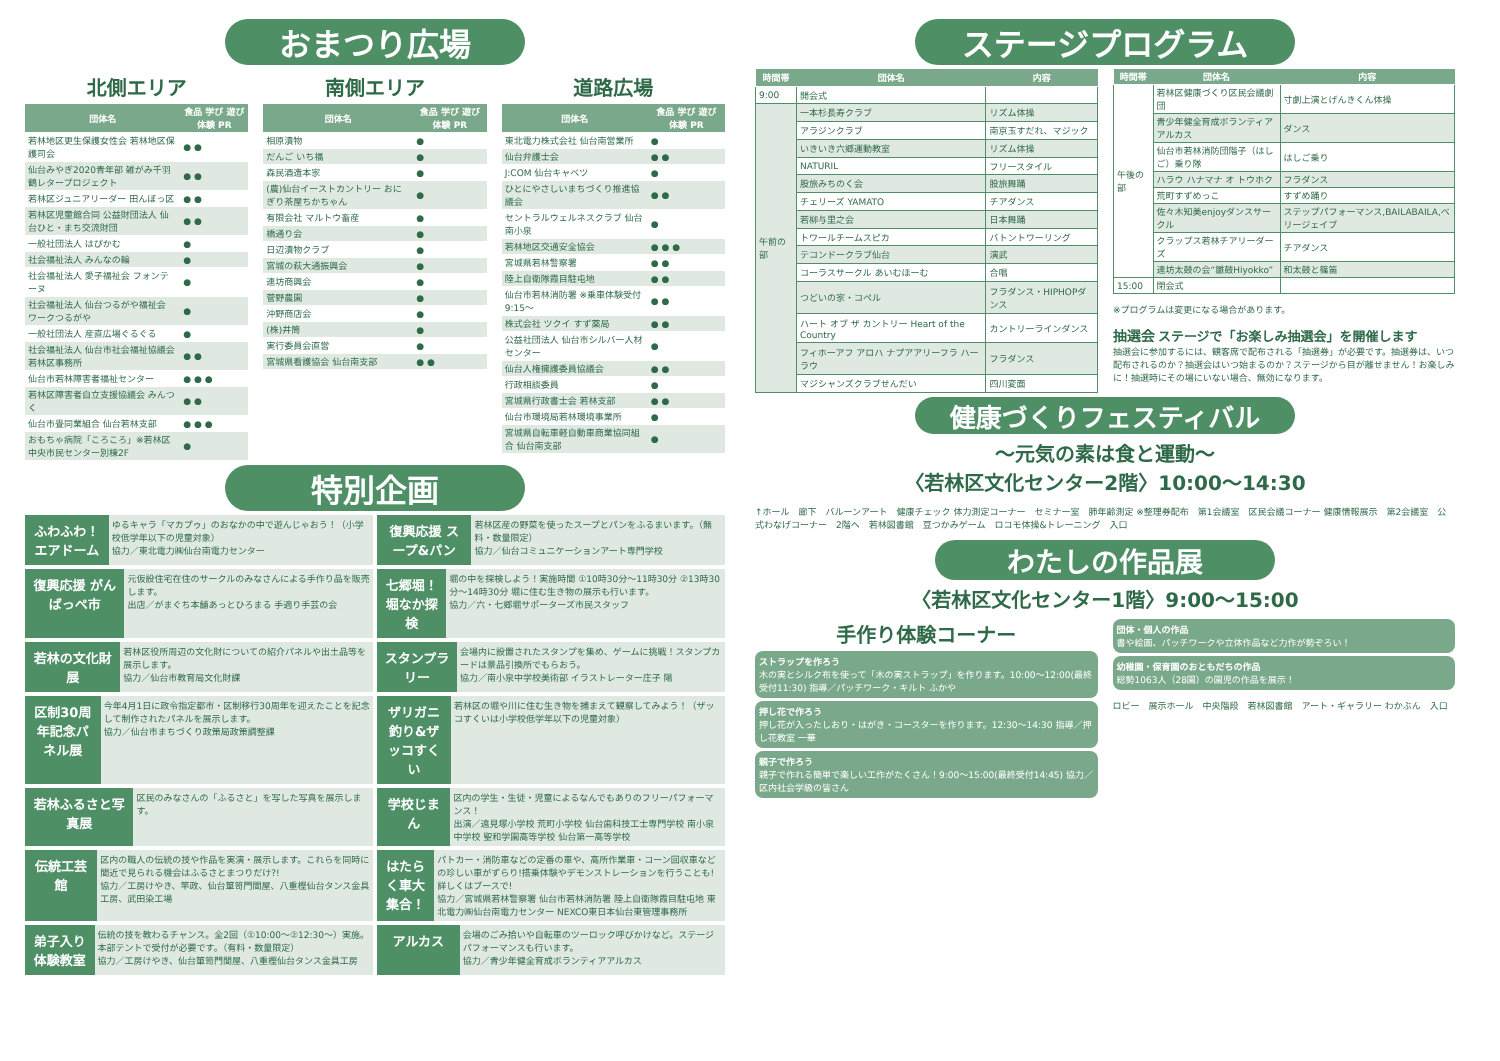おまつり広場
北側エリア
| 団体名 | 食品 学び 遊び 体験 PR |
| --- | --- |
| 若林地区更生保護女性会 若林地区保護司会 | ● ● |
| 仙台みやぎ2020青年部 雑がみ千羽鶴レタープロジェクト | ● ● |
| 若林区ジュニアリーダー 田んぼっ区 | ● ● |
| 若林区児童館合同 公益財団法人 仙台ひと・まち交流財団 | ● ● |
| 一般社団法人 はぴかむ | ● |
| 社会福祉法人 みんなの輪 | ● |
| 社会福祉法人 愛子福祉会 フォンテーヌ | ● |
| 社会福祉法人 仙台つるがや福祉会 ワークつるがや | ● |
| 一般社団法人 産直広場ぐるぐる | ● |
| 社会福祉法人 仙台市社会福祉協議会 若林区事務所 | ● ● |
| 仙台市若林障害者福祉センター | ● ● ● |
| 若林区障害者自立支援協議会 みんつく | ● ● |
| 仙台市畳同業組合 仙台若林支部 | ● ● ● |
| おもちゃ病院「ころころ」※若林区中央市民センター別棟2F | ● |
南側エリア
| 団体名 | 食品 学び 遊び 体験 PR |
| --- | --- |
| 相原漬物 | ● |
| だんご いち福 | ● |
| 森民酒造本家 | ● |
| (農)仙台イーストカントリー おにぎり茶屋ちかちゃん | ● |
| 有限会社 マルトウ畜産 | ● |
| 橋通り会 | ● |
| 日辺漬物クラブ | ● |
| 宮城の萩大通振興会 | ● |
| 連坊商興会 | ● |
| 菅野農園 | ● |
| 沖野商店会 | ● |
| (株)井筒 | ● |
| 実行委員会直営 | ● |
| 宮城県看護協会 仙台南支部 | ● ● |
道路広場
| 団体名 | 食品 学び 遊び 体験 PR |
| --- | --- |
| 東北電力株式会社 仙台南営業所 | ● |
| 仙台弁護士会 | ● ● |
| J:COM 仙台キャベツ | ● |
| ひとにやさしいまちづくり推進協議会 | ● ● |
| セントラルウェルネスクラブ 仙台南小泉 | ● |
| 若林地区交通安全協会 | ● ● ● |
| 宮城県若林警察署 | ● ● |
| 陸上自衛隊霞目駐屯地 | ● ● |
| 仙台市若林消防署 ※乗車体験受付 9:15〜 | ● ● |
| 株式会社 ツクイ すず薬局 | ● ● |
| 公益社団法人 仙台市シルバー人材センター | ● |
| 仙台人権擁護委員協議会 | ● ● |
| 行政相談委員 | ● |
| 宮城県行政書士会 若林支部 | ● ● |
| 仙台市環境局若林環境事業所 | ● |
| 宮城県自転車軽自動車商業協同組合 仙台南支部 | ● |
特別企画
ふわふわ！エアドーム
ゆるキャラ「マカプゥ」のおなかの中で遊んじゃおう！（小学校低学年以下の児童対象）
協力／東北電力㈱仙台南電力センター
復興応援 スープ&パン
若林区産の野菜を使ったスープとパンをふるまいます。（無料・数量限定）
協力／仙台コミュニケーションアート専門学校
復興応援 がんばっぺ市
元仮設住宅在住のサークルのみなさんによる手作り品を販売します。
出店／がまぐち本舗あっとひろまる 手適り手芸の会
七郷堀！堀なか探検
堀の中を探検しよう！実施時間 ①10時30分〜11時30分 ②13時30分〜14時30分 堀に住む生き物の展示も行います。
協力／六・七郷堀サポーターズ市民スタッフ
若林の文化財展
若林区役所周辺の文化財についての紹介パネルや出土品等を展示します。
協力／仙台市教育局文化財課
スタンプラリー
会場内に設置されたスタンプを集め、ゲームに挑戦！スタンプカードは景品引換所でもらおう。
協力／南小泉中学校美術部 イラストレーター庄子 陽
区制30周年記念パネル展
今年4月1日に政令指定都市・区制移行30周年を迎えたことを記念して制作されたパネルを展示します。
協力／仙台市まちづくり政策局政策調整課
ザリガニ釣り&ザッコすくい
若林区の堀や川に住む生き物を捕まえて観察してみよう！（ザッコすくいは小学校低学年以下の児童対象）
若林ふるさと写真展
区民のみなさんの「ふるさと」を写した写真を展示します。
学校じまん
区内の学生・生徒・児童によるなんでもありのフリーパフォーマンス！
出演／遠見塚小学校 荒町小学校 仙台歯科技工士専門学校 南小泉中学校 聖和学園高等学校 仙台第一高等学校
伝統工芸館
区内の職人の伝統の技や作品を実演・展示します。これらを同時に間近で見られる機会はふるさとまつりだけ?!
協力／工房けやき、竿政、仙台箪笥門間屋、八重樫仙台タンス金具工房、武田染工場
はたらく車大集合！
パトカー・消防車などの定番の車や、高所作業車・コーン回収車などの珍しい車がずらり!搭乗体験やデモンストレーションを行うことも!詳しくはブースで!
協力／宮城県若林警察署 仙台市若林消防署 陸上自衛隊霞目駐屯地 東北電力㈱仙台南電力センター NEXCO東日本仙台東管理事務所
弟子入り体験教室
伝統の技を教わるチャンス。全2回（①10:00〜②12:30〜）実施。本部テントで受付が必要です。（有料・数量限定）
協力／工房けやき、仙台箪笥門間屋、八重樫仙台タンス金具工房
アルカス
会場のごみ拾いや自転車のツーロック呼びかけなど。ステージパフォーマンスも行います。
協力／青少年健全育成ボランティアアルカス
ステージプログラム
| 時間帯 | 団体名 | 内容 |
| --- | --- | --- |
| 9:00 | 開会式 | |
| 午前の部 | 一本杉長寿クラブ | リズム体操 |
| | アラジンクラブ | 南京玉すだれ、マジック |
| | いきいき六郷運動教室 | リズム体操 |
| | NATURIL | フリースタイル |
| | 股旅みちのく会 | 股旅舞踊 |
| | チェリーズ YAMATO | チアダンス |
| | 若柳与里之会 | 日本舞踊 |
| | トワールチームスピカ | バトントワーリング |
| | テコンドークラブ仙台 | 演武 |
| | コーラスサークル あいむほーむ | 合唱 |
| | つどいの家・コペル | フラダンス・HIPHOPダンス |
| | ハート オブ ザ カントリー Heart of the Country | カントリーラインダンス |
| | フィホーアフ アロハ ナプアアリーフラ ハーラウ | フラダンス |
| | マジシャンズクラブせんだい | 四川変面 |
| 時間帯 | 団体名 | 内容 |
| --- | --- | --- |
| 午後の部 | 若林区健康づくり区民会議劇団 | 寸劇上演とげんきくん体操 |
| | 青少年健全育成ボランティア アルカス | ダンス |
| | 仙台市若林消防団階子（はしご）乗り隊 | はしご乗り |
| | ハラウ ハナマナ オ トウホク | フラダンス |
| | 荒町すずめっこ | すずめ踊り |
| | 佐々木知美enjoyダンスサークル | ステップパフォーマンス,BAILABAILA,ベリージェイブ |
| | クラップス若林チアリーダーズ | チアダンス |
| | 連坊太鼓の会“雛鼓Hiyokko” | 和太鼓と篠笛 |
| 15:00 | 閉会式 | |
※プログラムは変更になる場合があります。
抽選会 ステージで「お楽しみ抽選会」を開催します
抽選会に参加するには、観客席で配布される「抽選券」が必要です。抽選券は、いつ配布されるのか？抽選会はいつ始まるのか？ステージから目が離せません！お楽しみに！抽選時にその場にいない場合、無効になります。
健康づくりフェスティバル
〜元気の素は食と運動〜
〈若林区文化センター2階〉10:00〜14:30
↑ホール　廊下　バルーンアート　健康チェック 体力測定コーナー　セミナー室　肺年齢測定 ※整理券配布　第1会議室　区民会議コーナー 健康情報展示　第2会議室　公式わなげコーナー　2階へ　若林図書館　豆つかみゲーム　ロコモ体操&トレーニング　入口
わたしの作品展
〈若林区文化センター1階〉9:00〜15:00
手作り体験コーナー
ストラップを作ろう
木の実とシルク布を使って「木の実ストラップ」を作ります。10:00〜12:00(最終受付11:30) 指導／パッチワーク・キルト ふかや
押し花で作ろう
押し花が入ったしおり・はがき・コースターを作ります。12:30〜14:30 指導／押し花教室 一華
親子で作ろう
親子で作れる簡単で楽しい工作がたくさん！9:00〜15:00(最終受付14:45) 協力／区内社会学級の皆さん
団体・個人の作品
書や絵画、パッチワークや立体作品など力作が勢ぞろい！
幼稚園・保育園のおともだちの作品
総勢1063人（28園）の園児の作品を展示！
ロビー　展示ホール　中央階段　若林図書館　アート・ギャラリー わかぶん　入口